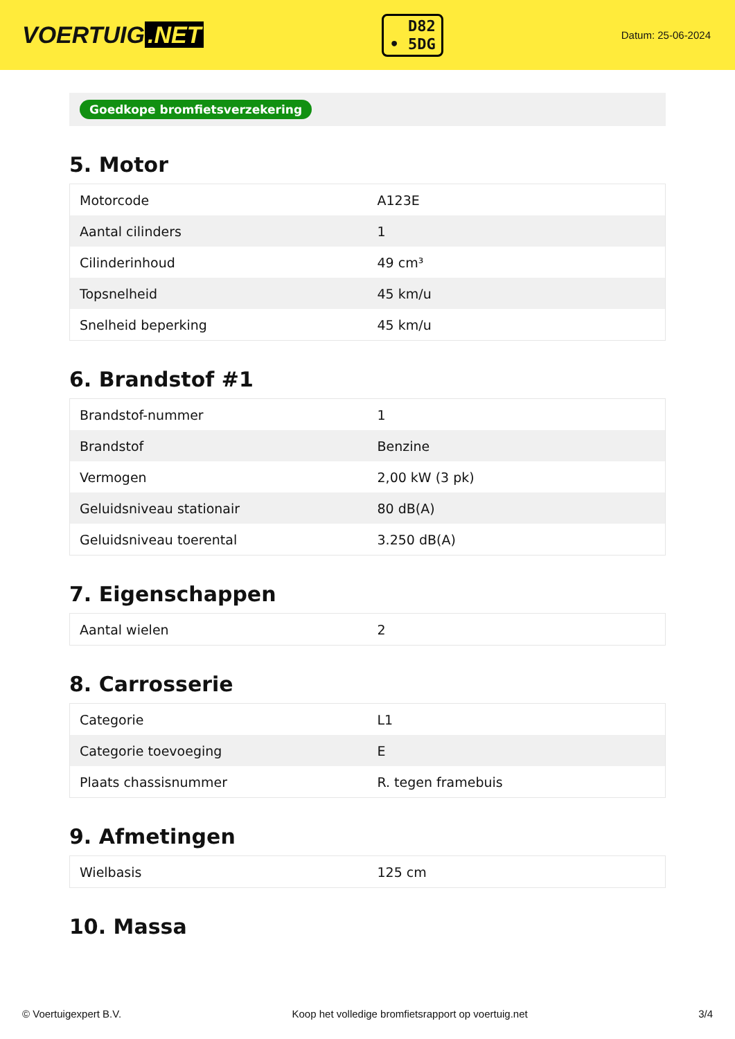VOERTUIG.NET
D82
• 5DG
Datum: 25-06-2024
Goedkope bromfietsverzekering
5. Motor
| Motorcode | A123E |
| Aantal cilinders | 1 |
| Cilinderinhoud | 49 cm³ |
| Topsnelheid | 45 km/u |
| Snelheid beperking | 45 km/u |
6. Brandstof #1
| Brandstof-nummer | 1 |
| Brandstof | Benzine |
| Vermogen | 2,00 kW (3 pk) |
| Geluidsniveau stationair | 80 dB(A) |
| Geluidsniveau toerental | 3.250 dB(A) |
7. Eigenschappen
| Aantal wielen | 2 |
8. Carrosserie
| Categorie | L1 |
| Categorie toevoeging | E |
| Plaats chassisnummer | R. tegen framebuis |
9. Afmetingen
| Wielbasis | 125 cm |
10. Massa
© Voertuigexpert B.V. Koop het volledige bromfietsrapport op voertuig.net 3/4